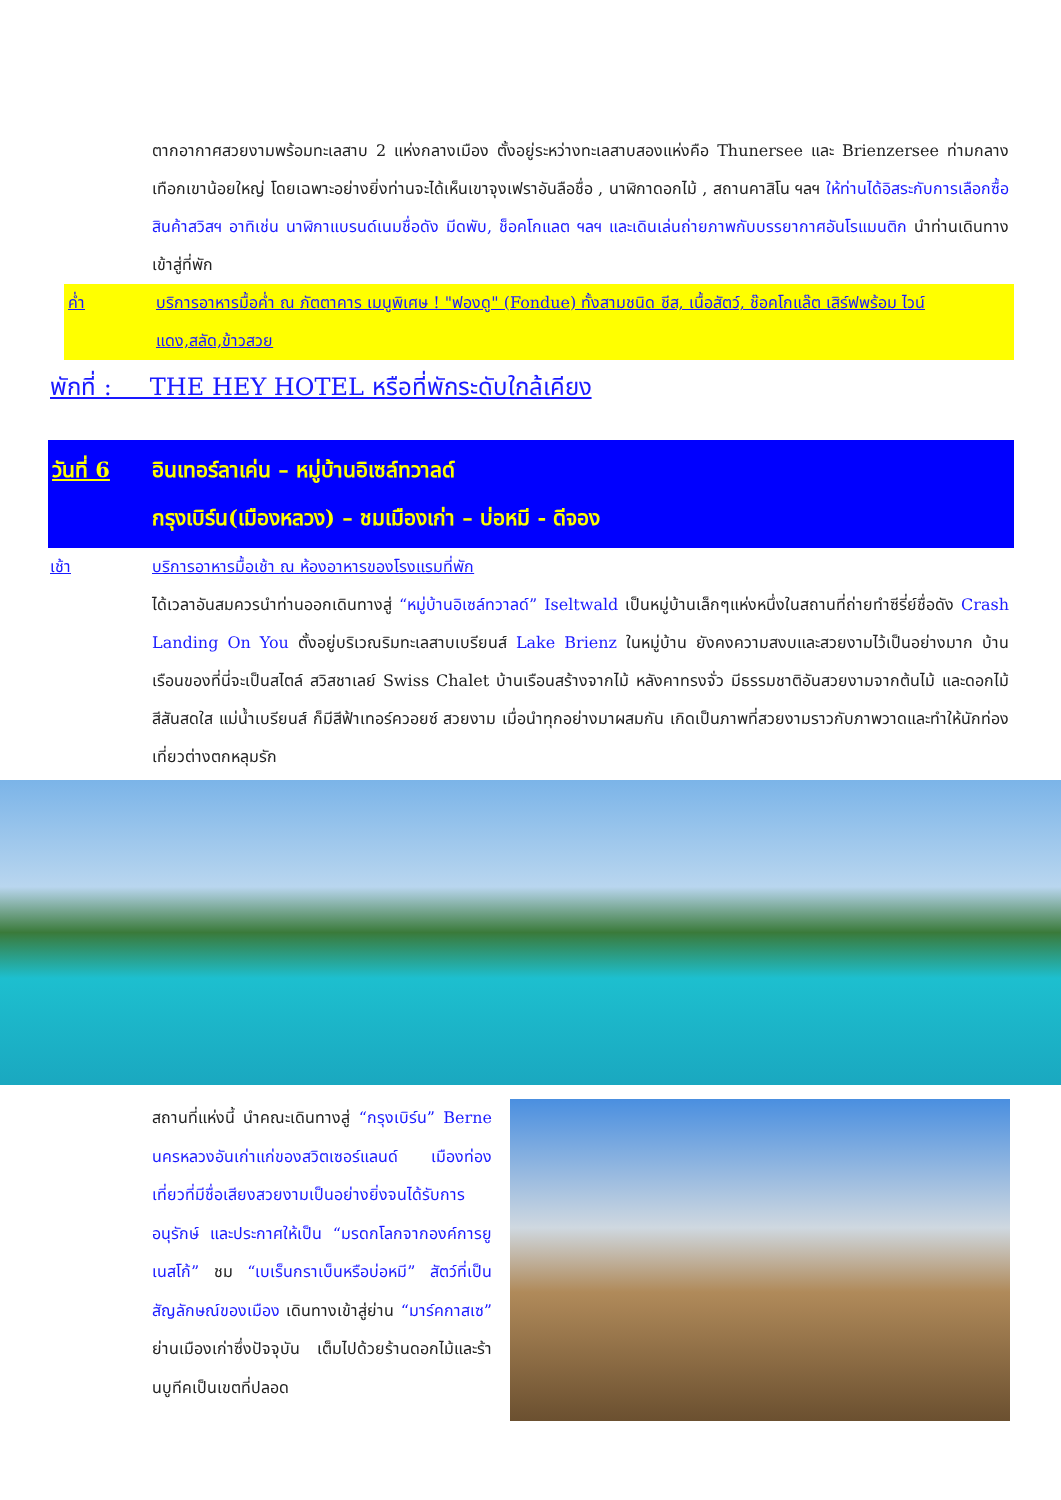ตากอากาศสวยงามพร้อมทะเลสาบ 2 แห่งกลางเมือง ตั้งอยู่ระหว่างทะเลสาบสองแห่งคือ Thunersee และ Brienzersee ท่ามกลางเทือกเขาน้อยใหญ่ โดยเฉพาะอย่างยิ่งท่านจะได้เห็นเขาจุงเฟราอันลือชื่อ , นาฬิกาดอกไม้ , สถานคาสิโน ฯลฯ ให้ท่านได้อิสระกับการเลือกซื้อสินค้าสวิสฯ อาทิเช่น นาฬิกาแบรนด์เนมชื่อดัง มีดพับ, ช็อคโกแลต ฯลฯ และเดินเล่นถ่ายภาพกับบรรยากาศอันโรแมนติก นำท่านเดินทางเข้าสู่ที่พัก
ค่ำ บริการอาหารมื้อค่ำ ณ ภัตตาคาร เมนูพิเศษ ! "ฟองดู" (Fondue) ทั้งสามชนิด ชีส, เนื้อสัตว์, ช๊อคโกแล๊ต เสิร์ฟพร้อม ไวน์แดง,สลัด,ข้าวสวย
พักที่ : THE HEY HOTEL หรือที่พักระดับใกล้เคียง
วันที่ 6 อินเทอร์ลาเค่น – หมู่บ้านอิเซล์ทวาลด์
กรุงเบิร์น(เมืองหลวง) – ชมเมืองเก่า – บ่อหมี - ดีจอง
เช้า บริการอาหารมื้อเช้า ณ ห้องอาหารของโรงแรมที่พัก
ได้เวลาอันสมควรนำท่านออกเดินทางสู่ “หมู่บ้านอิเซล์ทวาลด์” Iseltwald เป็นหมู่บ้านเล็กๆแห่งหนึ่งในสถานที่ถ่ายทำซีรี่ย์ชื่อดัง Crash Landing On You ตั้งอยู่บริเวณริมทะเลสาบเบรียนส์ Lake Brienz ในหมู่บ้าน ยังคงความสงบและสวยงามไว้เป็นอย่างมาก บ้านเรือนของที่นี่จะเป็นสไตล์ สวิสชาเลย์ Swiss Chalet บ้านเรือนสร้างจากไม้ หลังคาทรงจั่ว มีธรรมชาติอันสวยงามจากต้นไม้ และดอกไม้สีสันสดใส แม่น้ำเบรียนส์ ก็มีสีฟ้าเทอร์ควอยซ์ สวยงาม เมื่อนำทุกอย่างมาผสมกัน เกิดเป็นภาพที่สวยงามราวกับภาพวาดและทำให้นักท่องเที่ยวต่างตกหลุมรัก
สถานที่แห่งนี้ นำคณะเดินทางสู่ “กรุงเบิร์น” Berne นครหลวงอันเก่าแก่ของสวิตเซอร์แลนด์ เมืองท่องเที่ยวที่มีชื่อเสียงสวยงามเป็นอย่างยิ่งจนได้รับการอนุรักษ์ และประกาศให้เป็น “มรดกโลกจากองค์การยูเนสโก้” ชม “เบเร็นกราเบ็นหรือบ่อหมี” สัตว์ที่เป็นสัญลักษณ์ของเมือง เดินทางเข้าสู่ย่าน “มาร์คกาสเซ” ย่านเมืองเก่าซึ่งปัจจุบัน เต็มไปด้วยร้านดอกไม้และร้านบูทีคเป็นเขตที่ปลอด